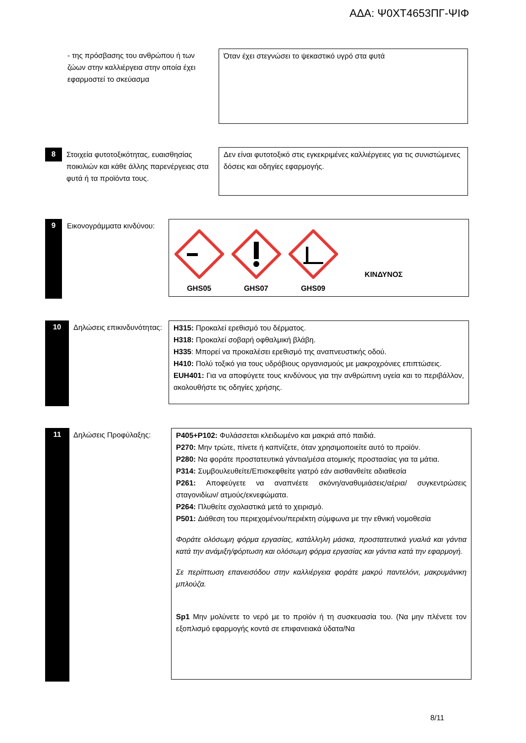ΑΔΑ: Ψ0ΧΤ4653ΠΓ-ΨΙΦ
- της πρόσβασης του ανθρώπου ή των ζώων στην καλλιέργεια στην οποία έχει εφαρμοστεί το σκεύασμα
Όταν έχει στεγνώσει το ψεκαστικό υγρό στα φυτά
8
Στοιχεία φυτοτοξικότητας, ευαισθησίας ποικιλιών και κάθε άλλης παρενέργειας στα φυτά ή τα προϊόντα τους.
Δεν είναι φυτοτοξικό στις εγκεκριμένες καλλιέργειες για τις συνιστώμενες δόσεις και οδηγίες εφαρμογής.
9
Εικονογράμματα κινδύνου:
GHS05
GHS07
GHS09
ΚΙΝΔΥΝΟΣ
10
Δηλώσεις επικινδυνότητας:
H315: Προκαλεί ερεθισμό του δέρματος.
H318: Προκαλεί σοβαρή οφθαλμική βλάβη.
H335: Μπορεί να προκαλέσει ερεθισμό της αναπνευστικής οδού.
H410: Πολύ τοξικό για τους υδρόβιους οργανισμούς με μακροχρόνιες επιπτώσεις.
EUH401: Για να αποφύγετε τους κινδύνους για την ανθρώπινη υγεία και το περιβάλλον, ακολουθήστε τις οδηγίες χρήσης.
11 Δηλώσεις Προφύλαξης:
P405+P102: Φυλάσσεται κλειδωμένο και μακριά από παιδιά.
P270: Μην τρώτε, πίνετε ή καπνίζετε, όταν χρησιμοποιείτε αυτό το προϊόν.
P280: Να φοράτε προστατευτικά γάντια/μέσα ατομικής προστασίας για τα μάτια.
P314: Συμβουλευθείτε/Επισκεφθείτε γιατρό εάν αισθανθείτε αδιαθεσία
P261: Αποφεύγετε να αναπνέετε σκόνη/αναθυμιάσεις/αέρια/ συγκεντρώσεις σταγονιδίων/ ατμούς/εκνεφώματα.
P264: Πλυθείτε σχολαστικά μετά το χειρισμό.
P501: Διάθεση του περιεχομένου/περιέκτη σύμφωνα με την εθνική νομοθεσία
Φοράτε ολόσωμη φόρμα εργασίας, κατάλληλη μάσκα, προστατευτικά γυαλιά και γάντια κατά την ανάμιξη/φόρτωση και ολόσωμη φόρμα εργασίας και γάντια κατά την εφαρμογή.
Σε περίπτωση επανεισόδου στην καλλιέργεια φοράτε μακρύ παντελόνι, μακρυμάνικη μπλούζα.
Sp1 Μην μολύνετε το νερό με το προϊόν ή τη συσκευασία του. (Να μην πλένετε τον εξοπλισμό εφαρμογής κοντά σε επιφανειακά ύδατα/Να
8/11